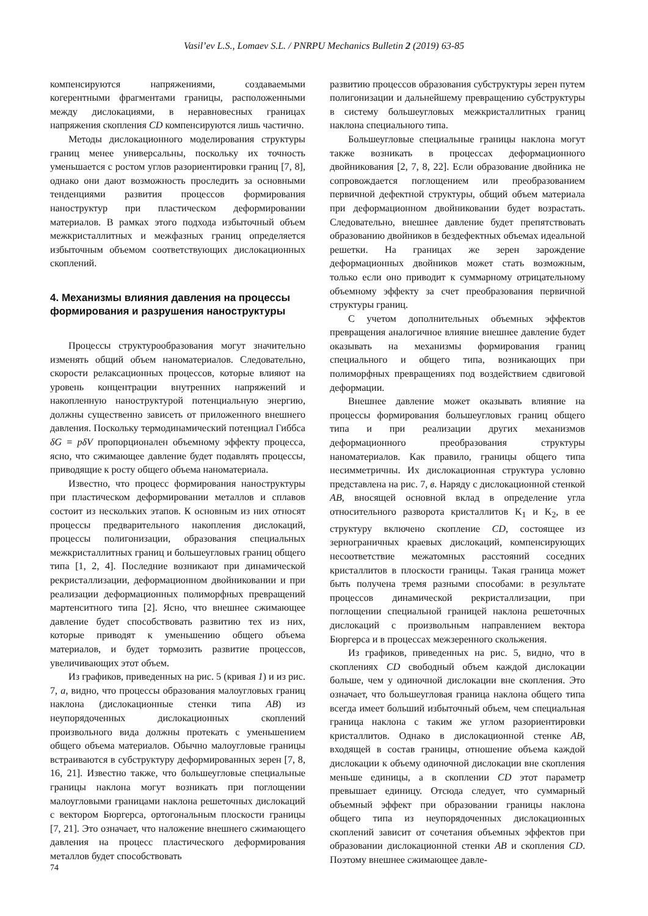Vasil’ev L.S., Lomaev S.L. / PNRPU Mechanics Bulletin 2 (2019) 63-85
компенсируются напряжениями, создаваемыми когерентными фрагментами границы, расположенными между дислокациями, в неравновесных границах напряжения скопления CD компенсируются лишь частично.
Методы дислокационного моделирования структуры границ менее универсальны, поскольку их точность уменьшается с ростом углов разориентировки границ [7, 8], однако они дают возможность проследить за основными тенденциями развития процессов формирования наноструктур при пластическом деформировании материалов. В рамках этого подхода избыточный объем межкристаллитных и межфазных границ определяется избыточным объемом соответствующих дислокационных скоплений.
4. Механизмы влияния давления на процессы формирования и разрушения наноструктуры
Процессы структурообразования могут значительно изменять общий объем наноматериалов. Следовательно, скорости релаксационных процессов, которые влияют на уровень концентрации внутренних напряжений и накопленную наноструктурой потенциальную энергию, должны существенно зависеть от приложенного внешнего давления. Поскольку термодинамический потенциал Гиббса δG = pδV пропорционален объемному эффекту процесса, ясно, что сжимающее давление будет подавлять процессы, приводящие к росту общего объема наноматериала.
Известно, что процесс формирования наноструктуры при пластическом деформировании металлов и сплавов состоит из нескольких этапов. К основным из них относят процессы предварительного накопления дислокаций, процессы полигонизации, образования специальных межкристаллитных границ и большеугловых границ общего типа [1, 2, 4]. Последние возникают при динамической рекристаллизации, деформационном двойниковании и при реализации деформационных полиморфных превращений мартенситного типа [2]. Ясно, что внешнее сжимающее давление будет способствовать развитию тех из них, которые приводят к уменьшению общего объема материалов, и будет тормозить развитие процессов, увеличивающих этот объем.
Из графиков, приведенных на рис. 5 (кривая 1) и из рис. 7, а, видно, что процессы образования малоугловых границ наклона (дислокационные стенки типа AB) из неупорядоченных дислокационных скоплений произвольного вида должны протекать с уменьшением общего объема материалов. Обычно малоугловые границы встраиваются в субструктуру деформированных зерен [7, 8, 16, 21]. Известно также, что большеугловые специальные границы наклона могут возникать при поглощении малоугловыми границами наклона решеточных дислокаций с вектором Бюргерса, ортогональным плоскости границы [7, 21]. Это означает, что наложение внешнего сжимающего давления на процесс пластического деформирования металлов будет способствовать
развитию процессов образования субструктуры зерен путем полигонизации и дальнейшему превращению субструктуры в систему большеугловых межкристаллитных границ наклона специального типа.
Большеугловые специальные границы наклона могут также возникать в процессах деформационного двойникования [2, 7, 8, 22]. Если образование двойника не сопровождается поглощением или преобразованием первичной дефектной структуры, общий объем материала при деформационном двойниковании будет возрастать. Следовательно, внешнее давление будет препятствовать образованию двойников в бездефектных объемах идеальной решетки. На границах же зерен зарождение деформационных двойников может стать возможным, только если оно приводит к суммарному отрицательному объемному эффекту за счет преобразования первичной структуры границ.
С учетом дополнительных объемных эффектов превращения аналогичное влияние внешнее давление будет оказывать на механизмы формирования границ специального и общего типа, возникающих при полиморфных превращениях под воздействием сдвиговой деформации.
Внешнее давление может оказывать влияние на процессы формирования большеугловых границ общего типа и при реализации других механизмов деформационного преобразования структуры наноматериалов. Как правило, границы общего типа несимметричны. Их дислокационная структура условно представлена на рис. 7, в. Наряду с дислокационной стенкой AB, вносящей основной вклад в определение угла относительного разворота кристаллитов K<sub>1</sub> и K<sub>2</sub>, в ее структуру включено скопление CD, состоящее из зернограничных краевых дислокаций, компенсирующих несоответствие межатомных расстояний соседних кристаллитов в плоскости границы. Такая граница может быть получена тремя разными способами: в результате процессов динамической рекристаллизации, при поглощении специальной границей наклона решеточных дислокаций с произвольным направлением вектора Бюргерса и в процессах межзеренного скольжения.
Из графиков, приведенных на рис. 5, видно, что в скоплениях CD свободный объем каждой дислокации больше, чем у одиночной дислокации вне скопления. Это означает, что большеугловая граница наклона общего типа всегда имеет больший избыточный объем, чем специальная граница наклона с таким же углом разориентировки кристаллитов. Однако в дислокационной стенке AB, входящей в состав границы, отношение объема каждой дислокации к объему одиночной дислокации вне скопления меньше единицы, а в скоплении CD этот параметр превышает единицу. Отсюда следует, что суммарный объемный эффект при образовании границы наклона общего типа из неупорядоченных дислокационных скоплений зависит от сочетания объемных эффектов при образовании дислокационной стенки AB и скопления CD. Поэтому внешнее сжимающее давле-
74